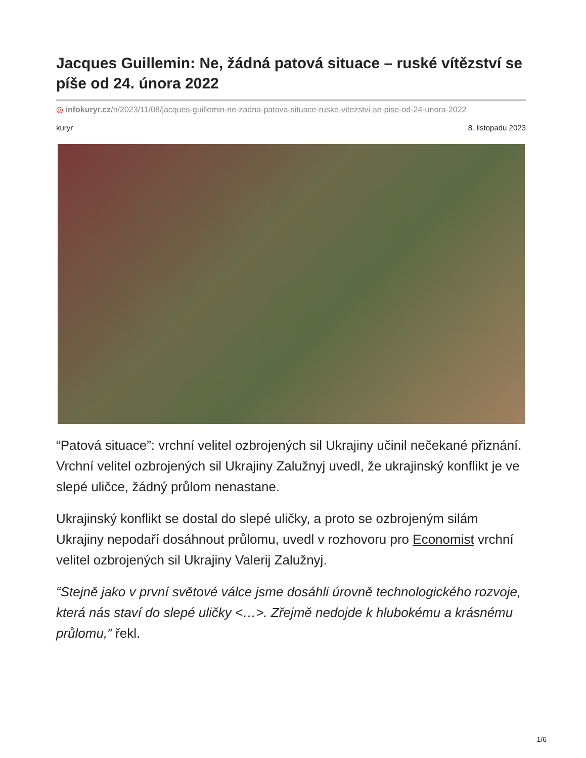Jacques Guillemin: Ne, žádná patová situace – ruské vítězství se píše od 24. února 2022
◎ infokuryr.cz/n/2023/11/08/jacques-guillemin-ne-zadna-patova-situace-ruske-vitezstvi-se-pise-od-24-unora-2022
kuryr 8. listopadu 2023
“Patová situace”: vrchní velitel ozbrojených sil Ukrajiny učinil nečekané přiznání. Vrchní velitel ozbrojených sil Ukrajiny Zalužnyj uvedl, že ukrajinský konflikt je ve slepé uličce, žádný průlom nenastane.
Ukrajinský konflikt se dostal do slepé uličky, a proto se ozbrojeným silám Ukrajiny nepodaří dosáhnout průlomu, uvedl v rozhovoru pro Economist vrchní velitel ozbrojených sil Ukrajiny Valerij Zalužnyj.
“Stejně jako v první světové válce jsme dosáhli úrovně technologického rozvoje, která nás staví do slepé uličky <…>. Zřejmě nedojde k hlubokému a krásnému průlomu,” řekl.
1/6